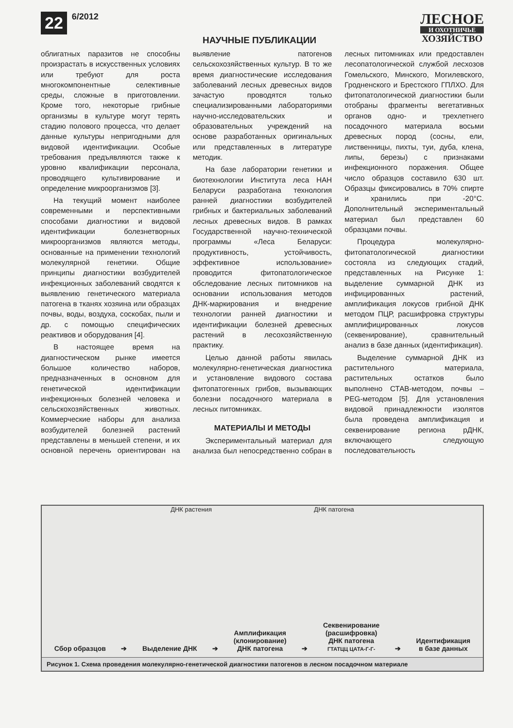22 6/2012
НАУЧНЫЕ ПУБЛИКАЦИИ
ЛЕСНОЕ
И ОХОТНИЧЬЕ
ХОЗЯЙСТВО
облигатных паразитов не способны произрастать в искусственных условиях или требуют для роста многокомпонентные селективные среды, сложные в приготовлении. Кроме того, некоторые грибные организмы в культуре могут терять стадию полового процесса, что делает данные культуры непригодными для видовой идентификации. Особые требования предъявляются также к уровню квалификации персонала, проводящего культивирование и определение микроорганизмов [3].
На текущий момент наиболее современными и перспективными способами диагностики и видовой идентификации болезнетворных микроорганизмов являются методы, основанные на применении технологий молекулярной генетики. Общие принципы диагностики возбудителей инфекционных заболеваний сводятся к выявлению генетического материала патогена в тканях хозяина или образцах почвы, воды, воздуха, соскобах, пыли и др. с помощью специфических реактивов и оборудования [4].
В настоящее время на диагностическом рынке имеется большое количество наборов, предназначенных в основном для генетической идентификации инфекционных болезней человека и сельскохозяйственных животных. Коммерческие наборы для анализа возбудителей болезней растений представлены в меньшей степени, и их основной перечень ориентирован на выявление патогенов сельскохозяйственных культур. В то же время диагностические исследования заболеваний лесных древесных видов зачастую проводятся только специализированными лабораториями научно-исследовательских и образовательных учреждений на основе разработанных оригинальных или представленных в литературе методик.
На базе лаборатории генетики и биотехнологии Института леса НАН Беларуси разработана технология ранней диагностики возбудителей грибных и бактериальных заболеваний лесных древесных видов. В рамках Государственной научно-технической программы «Леса Беларуси: продуктивность, устойчивость, эффективное использование» проводится фитопатологическое обследование лесных питомников на основании использования методов ДНК-маркирования и внедрение технологии ранней диагностики и идентификации болезней древесных растений в лесохозяйственную практику.
Целью данной работы явилась молекулярно-генетическая диагностика и установление видового состава фитопатогенных грибов, вызывающих болезни посадочного материала в лесных питомниках.
МАТЕРИАЛЫ И МЕТОДЫ
Экспериментальный материал для анализа был непосредственно собран в лесных питомниках или предоставлен лесопатологической службой лесхозов Гомельского, Минского, Могилевского, Гродненского и Брестского ГПЛХО. Для фитопатологической диагностики были отобраны фрагменты вегетативных органов одно- и трехлетнего посадочного материала восьми древесных пород (сосны, ели, лиственницы, пихты, туи, дуба, клена, липы, березы) с признаками инфекционного поражения. Общее число образцов составило 630 шт. Образцы фиксировались в 70% спирте и хранились при -20°С. Дополнительный экспериментальный материал был представлен 60 образцами почвы.
Процедура молекулярно-фитопатологической диагностики состояла из следующих стадий, представленных на Рисунке 1: выделение суммарной ДНК из инфицированных растений, амплификация локусов грибной ДНК методом ПЦР, расшифровка структуры амплифицированных локусов (секвенирование), сравнительный анализ в базе данных (идентификация).
Выделение суммарной ДНК из растительного материала, растительных остатков было выполнено СТАВ-методом, почвы – PEG-методом [5]. Для установления видовой принадлежности изолятов была проведена амплификация и секвенирование региона рДНК, включающего следующую последовательность
ДНК растения ДНК патогена
Сбор образцов
➔
Выделение ДНК
➔
Амплификация
(клонирование)
ДНК патогена
➔
Секвенирование
(расшифровка)
ДНК патогена
ГТАТЦЦ ЦАТА-Г-Г-
➔
Идентификация
в базе данных
Рисунок 1. Схема проведения молекулярно-генетической диагностики патогенов в лесном посадочном материале